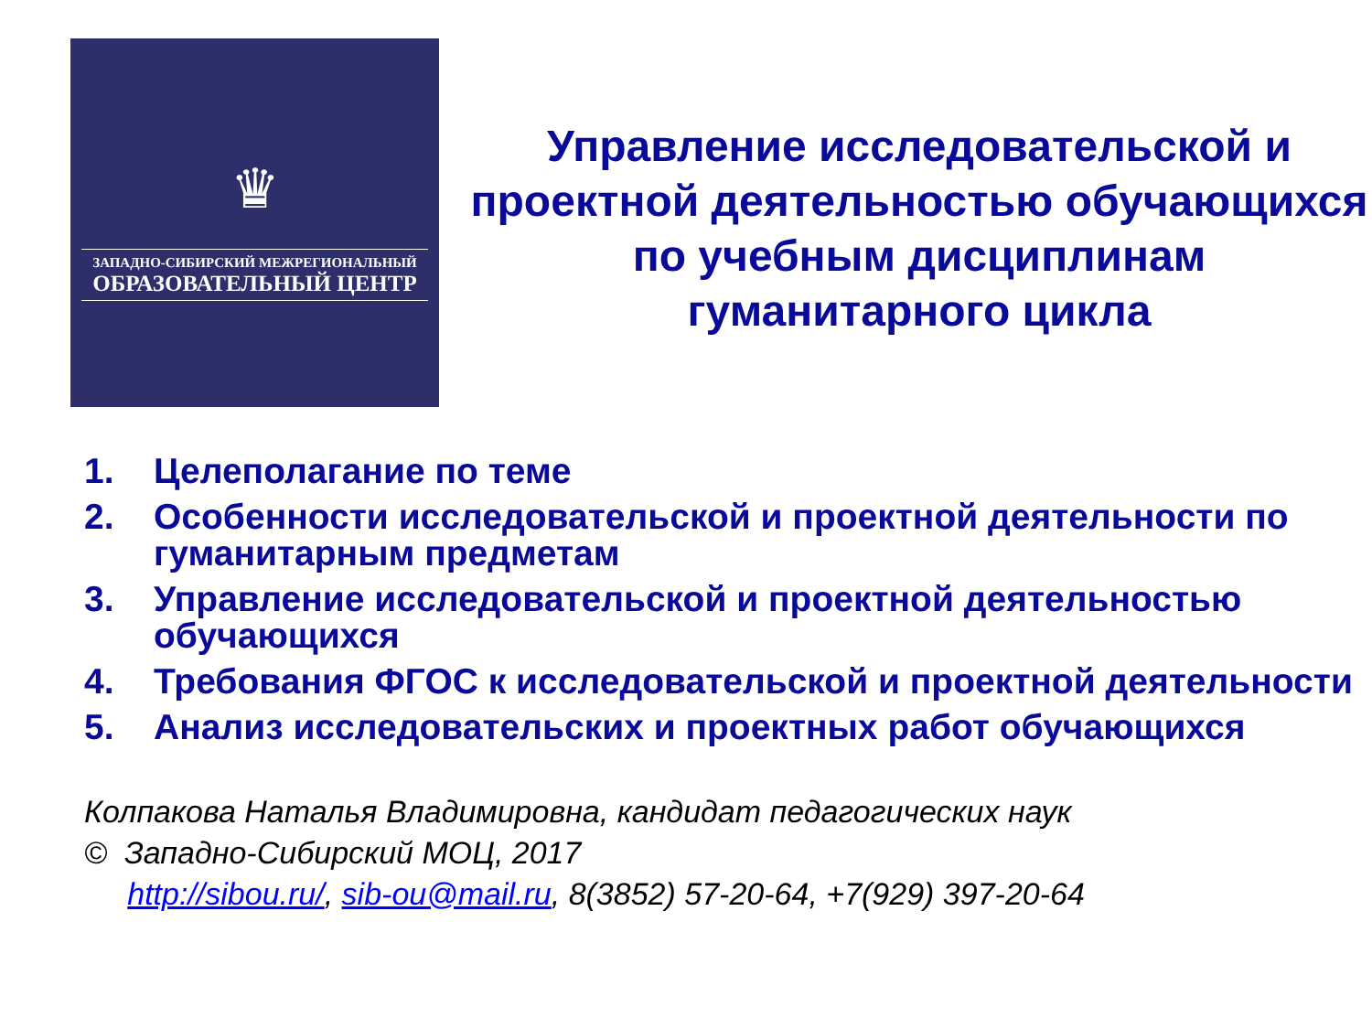♛
ЗАПАДНО-СИБИРСКИЙ МЕЖРЕГИОНАЛЬНЫЙ
ОБРАЗОВАТЕЛЬНЫЙ ЦЕНТР
Управление исследовательской и проектной деятельностью обучающихся по учебным дисциплинам гуманитарного цикла
1. Целеполагание по теме
2. Особенности исследовательской и проектной деятельности по гуманитарным предметам
3. Управление исследовательской и проектной деятельностью обучающихся
4. Требования ФГОС к исследовательской и проектной деятельности
5. Анализ исследовательских и проектных работ обучающихся
Колпакова Наталья Владимировна, кандидат педагогических наук
© Западно-Сибирский МОЦ, 2017
http://sibou.ru/, sib-ou@mail.ru, 8(3852) 57-20-64, +7(929) 397-20-64